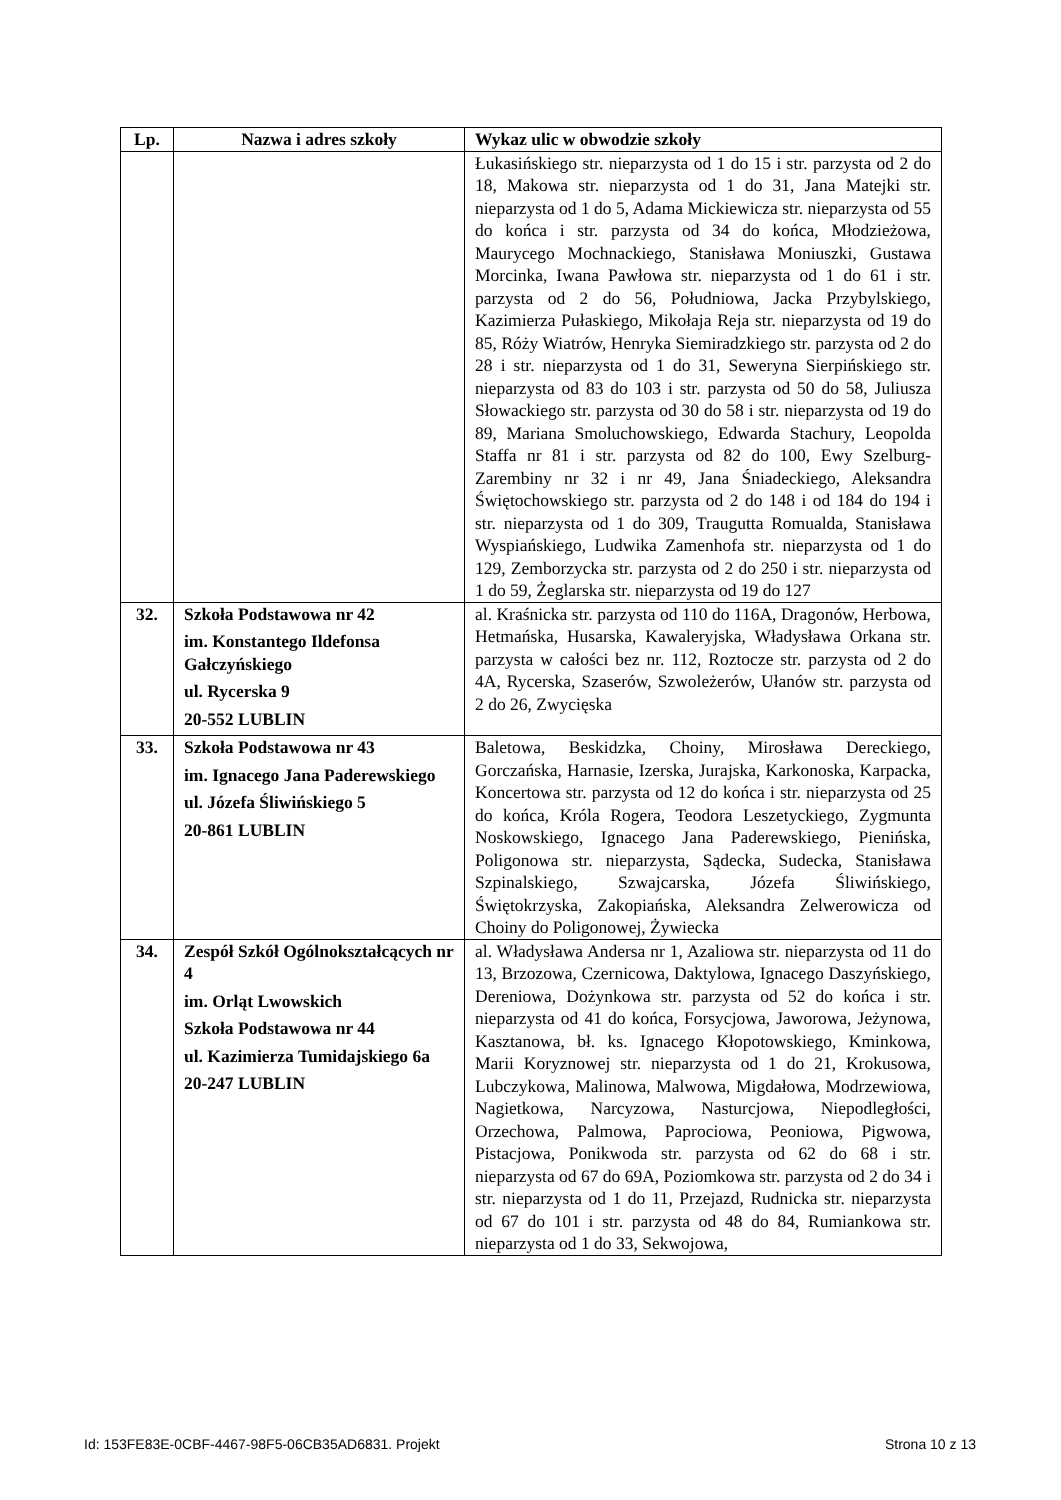| Lp. | Nazwa i adres szkoły | Wykaz ulic w obwodzie szkoły |
| --- | --- | --- |
| | | Łukasińskiego str. nieparzysta od 1 do 15 i str. parzysta od 2 do 18, Makowa str. nieparzysta od 1 do 31, Jana Matejki str. nieparzysta od 1 do 5, Adama Mickiewicza str. nieparzysta od 55 do końca i str. parzysta od 34 do końca, Młodzieżowa, Maurycego Mochnackiego, Stanisława Moniuszki, Gustawa Morcinka, Iwana Pawłowa str. nieparzysta od 1 do 61 i str. parzysta od 2 do 56, Południowa, Jacka Przybylskiego, Kazimierza Pułaskiego, Mikołaja Reja str. nieparzysta od 19 do 85, Róży Wiatrów, Henryka Siemiradzkiego str. parzysta od 2 do 28 i str. nieparzysta od 1 do 31, Seweryna Sierpińskiego str. nieparzysta od 83 do 103 i str. parzysta od 50 do 58, Juliusza Słowackiego str. parzysta od 30 do 58 i str. nieparzysta od 19 do 89, Mariana Smoluchowskiego, Edwarda Stachury, Leopolda Staffa nr 81 i str. parzysta od 82 do 100, Ewy Szelburg-Zarembiny nr 32 i nr 49, Jana Śniadeckiego, Aleksandra Świętochowskiego str. parzysta od 2 do 148 i od 184 do 194 i str. nieparzysta od 1 do 309, Traugutta Romualda, Stanisława Wyspiańskiego, Ludwika Zamenhofa str. nieparzysta od 1 do 129, Zemborzycka str. parzysta od 2 do 250 i str. nieparzysta od 1 do 59, Żeglarska str. nieparzysta od 19 do 127 |
| 32. | Szkoła Podstawowa nr 42 im. Konstantego Ildefonsa Gałczyńskiego ul. Rycerska 9 20-552 LUBLIN | al. Kraśnicka str. parzysta od 110 do 116A, Dragonów, Herbowa, Hetmańska, Husarska, Kawaleryjska, Władysława Orkana str. parzysta w całości bez nr. 112, Roztocze str. parzysta od 2 do 4A, Rycerska, Szaserów, Szwoleżerów, Ułanów str. parzysta od 2 do 26, Zwycięska |
| 33. | Szkoła Podstawowa nr 43 im. Ignacego Jana Paderewskiego ul. Józefa Śliwińskiego 5 20-861 LUBLIN | Baletowa, Beskidzka, Choiny, Mirosława Dereckiego, Gorczańska, Harnasie, Izerska, Jurajska, Karkonoska, Karpacka, Koncertowa str. parzysta od 12 do końca i str. nieparzysta od 25 do końca, Króla Rogera, Teodora Leszetyckiego, Zygmunta Noskowskiego, Ignacego Jana Paderewskiego, Pienińska, Poligonowa str. nieparzysta, Sądecka, Sudecka, Stanisława Szpinalskiego, Szwajcarska, Józefa Śliwińskiego, Świętokrzyska, Zakopiańska, Aleksandra Zelwerowicza od Choiny do Poligonowej, Żywiecka |
| 34. | Zespół Szkół Ogólnokształcących nr 4 im. Orląt Lwowskich Szkoła Podstawowa nr 44 ul. Kazimierza Tumidajskiego 6a 20-247 LUBLIN | al. Władysława Andersa nr 1, Azaliowa str. nieparzysta od 11 do 13, Brzozowa, Czernicowa, Daktylowa, Ignacego Daszyńskiego, Dereniowa, Dożynkowa str. parzysta od 52 do końca i str. nieparzysta od 41 do końca, Forsycjowa, Jaworowa, Jeżynowa, Kasztanowa, bł. ks. Ignacego Kłopotowskiego, Kminkowa, Marii Koryznowej str. nieparzysta od 1 do 21, Krokusowa, Lubczykowa, Malinowa, Malwowa, Migdałowa, Modrzewiowa, Nagietkowa, Narcyzowa, Nasturcjowa, Niepodległości, Orzechowa, Palmowa, Paprociowa, Peoniowa, Pigwowa, Pistacjowa, Ponikwoda str. parzysta od 62 do 68 i str. nieparzysta od 67 do 69A, Poziomkowa str. parzysta od 2 do 34 i str. nieparzysta od 1 do 11, Przejazd, Rudnicka str. nieparzysta od 67 do 101 i str. parzysta od 48 do 84, Rumiankowa str. nieparzysta od 1 do 33, Sekwojowa, |
Id: 153FE83E-0CBF-4467-98F5-06CB35AD6831. Projekt Strona 10 z 13